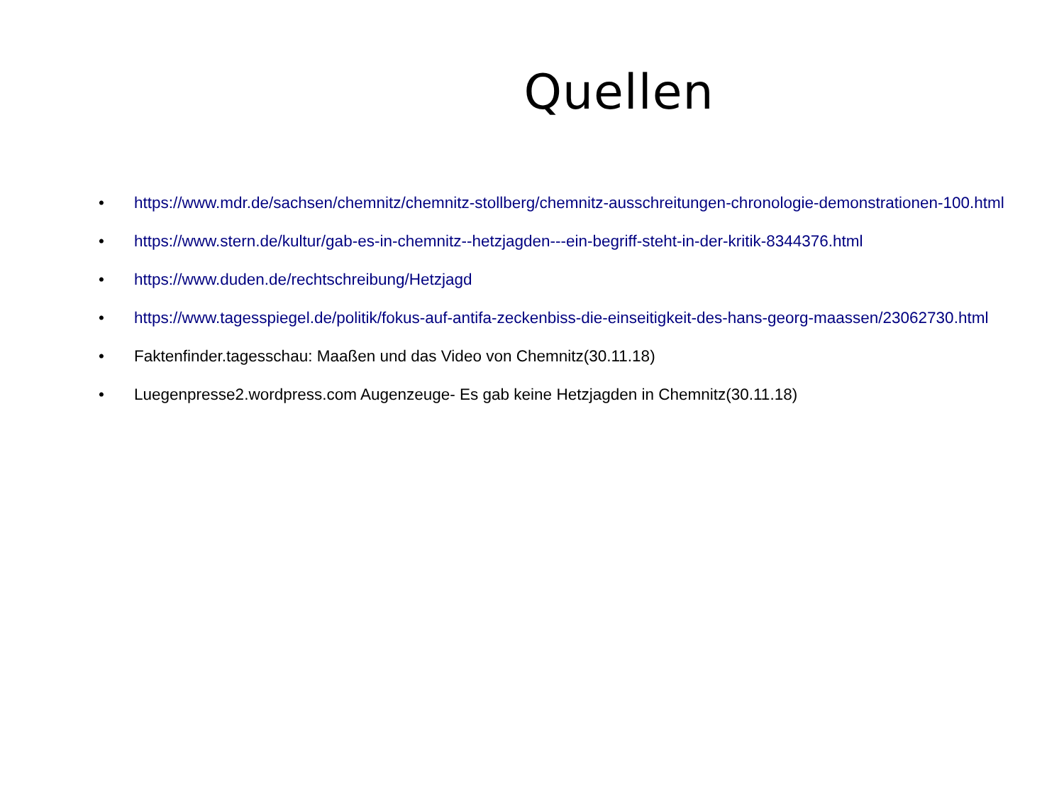Quellen
• https://www.mdr.de/sachsen/chemnitz/chemnitz-stollberg/chemnitz-ausschreitungen-chronologie-demonstrationen-100.html
• https://www.stern.de/kultur/gab-es-in-chemnitz--hetzjagden---ein-begriff-steht-in-der-kritik-8344376.html
• https://www.duden.de/rechtschreibung/Hetzjagd
• https://www.tagesspiegel.de/politik/fokus-auf-antifa-zeckenbiss-die-einseitigkeit-des-hans-georg-maassen/23062730.html
• Faktenfinder.tagesschau: Maaßen und das Video von Chemnitz(30.11.18)
• Luegenpresse2.wordpress.com Augenzeuge- Es gab keine Hetzjagden in Chemnitz(30.11.18)